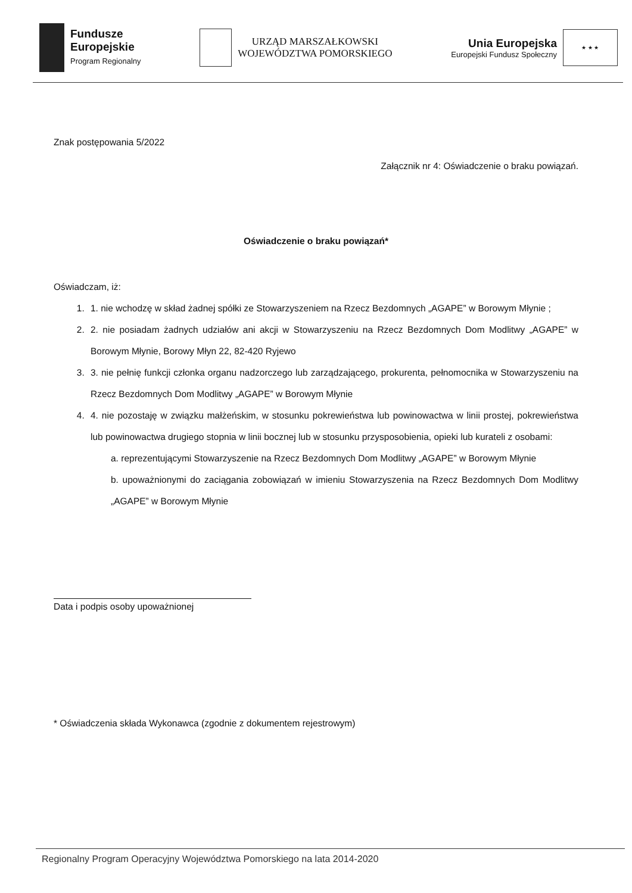Fundusze
Europejskie
Program Regionalny
URZĄD MARSZAŁKOWSKI
WOJEWÓDZTWA POMORSKIEGO
Unia Europejska
Europejski Fundusz Społeczny
★ ★ ★
Znak postępowania 5/2022
Załącznik nr 4: Oświadczenie o braku powiązań.
Oświadczenie o braku powiązań*
Oświadczam, iż:
1. 1. nie wchodzę w skład żadnej spółki ze Stowarzyszeniem na Rzecz Bezdomnych „AGAPE” w Borowym Młynie ;
2. 2. nie posiadam żadnych udziałów ani akcji w Stowarzyszeniu na Rzecz Bezdomnych Dom Modlitwy „AGAPE” w Borowym Młynie, Borowy Młyn 22, 82-420 Ryjewo
3. 3. nie pełnię funkcji członka organu nadzorczego lub zarządzającego, prokurenta, pełnomocnika w Stowarzyszeniu na Rzecz Bezdomnych Dom Modlitwy „AGAPE” w Borowym Młynie
4. 4. nie pozostaję w związku małżeńskim, w stosunku pokrewieństwa lub powinowactwa w linii prostej, pokrewieństwa lub powinowactwa drugiego stopnia w linii bocznej lub w stosunku przysposobienia, opieki lub kurateli z osobami:
a. reprezentującymi Stowarzyszenie na Rzecz Bezdomnych Dom Modlitwy „AGAPE” w Borowym Młynie
b. upoważnionymi do zaciągania zobowiązań w imieniu Stowarzyszenia na Rzecz Bezdomnych Dom Modlitwy „AGAPE” w Borowym Młynie
Data i podpis osoby upoważnionej
* Oświadczenia składa Wykonawca (zgodnie z dokumentem rejestrowym)
Regionalny Program Operacyjny Województwa Pomorskiego na lata 2014-2020